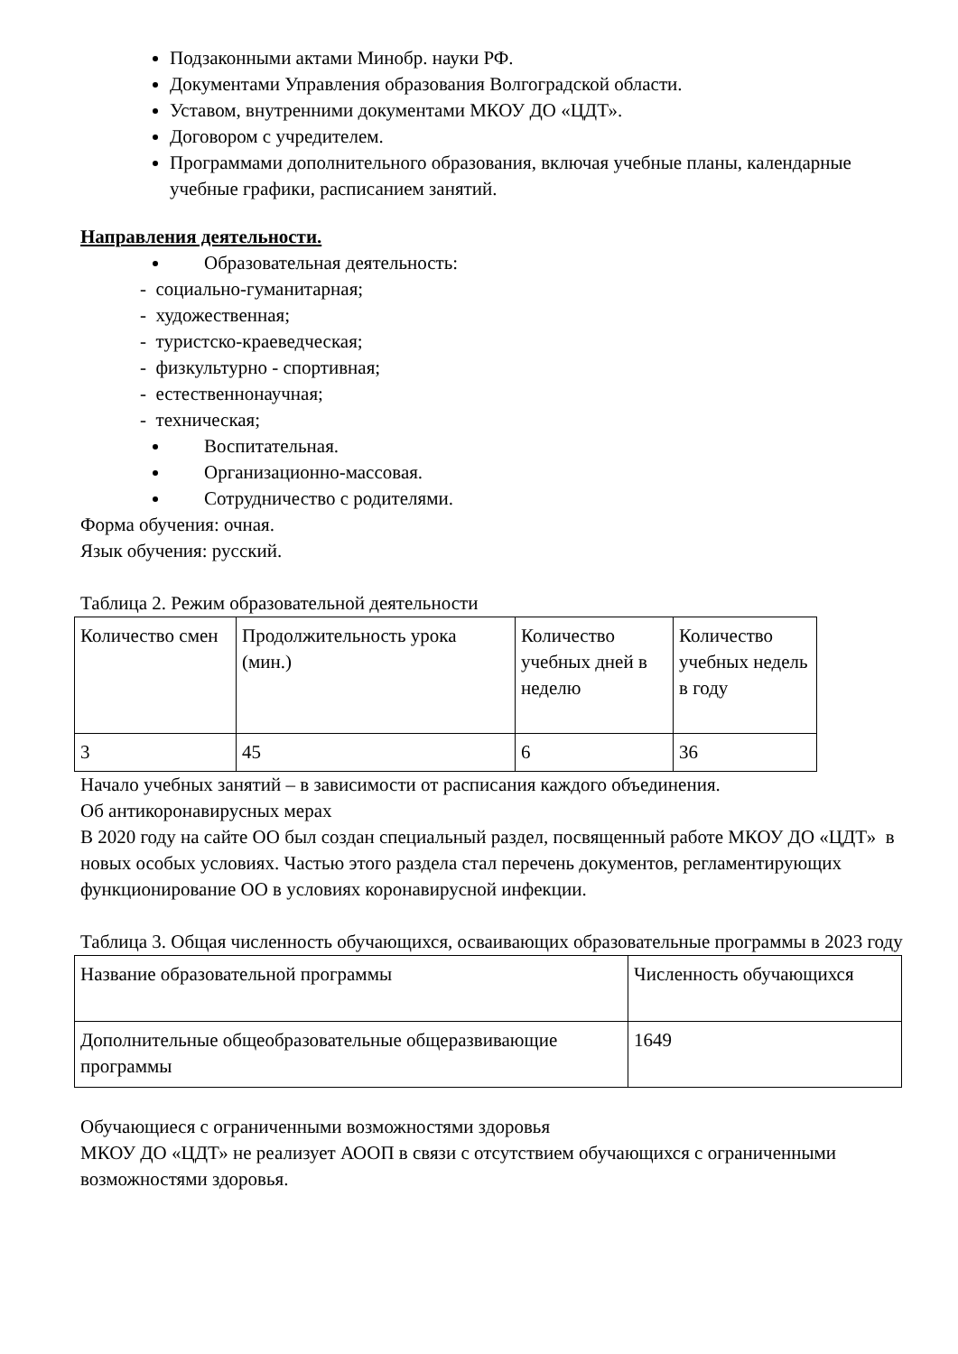Подзаконными актами Минобр. науки РФ.
Документами Управления образования Волгоградской области.
Уставом, внутренними документами МКОУ ДО «ЦДТ».
Договором с учредителем.
Программами дополнительного образования, включая учебные планы, календарные учебные графики, расписанием занятий.
Направления деятельности.
Образовательная деятельность:
- социально-гуманитарная;
- художественная;
- туристско-краеведческая;
- физкультурно - спортивная;
- естественнонаучная;
- техническая;
Воспитательная.
Организационно-массовая.
Сотрудничество с родителями.
Форма обучения: очная.
Язык обучения: русский.
Таблица 2. Режим образовательной деятельности
| Количество смен | Продолжительность урока (мин.) | Количество учебных дней в неделю | Количество учебных недель в году |
| 3 | 45 | 6 | 36 |
Начало учебных занятий – в зависимости от расписания каждого объединения.
Об антикоронавирусных мерах
В 2020 году на сайте ОО был создан специальный раздел, посвященный работе МКОУ ДО «ЦДТ» в новых особых условиях. Частью этого раздела стал перечень документов, регламентирующих функционирование ОО в условиях коронавирусной инфекции.
Таблица 3. Общая численность обучающихся, осваивающих образовательные программы в 2023 году
| Название образовательной программы | Численность обучающихся |
| Дополнительные общеобразовательные общеразвивающие программы | 1649 |
Обучающиеся с ограниченными возможностями здоровья
МКОУ ДО «ЦДТ» не реализует АООП в связи с отсутствием обучающихся с ограниченными возможностями здоровья.